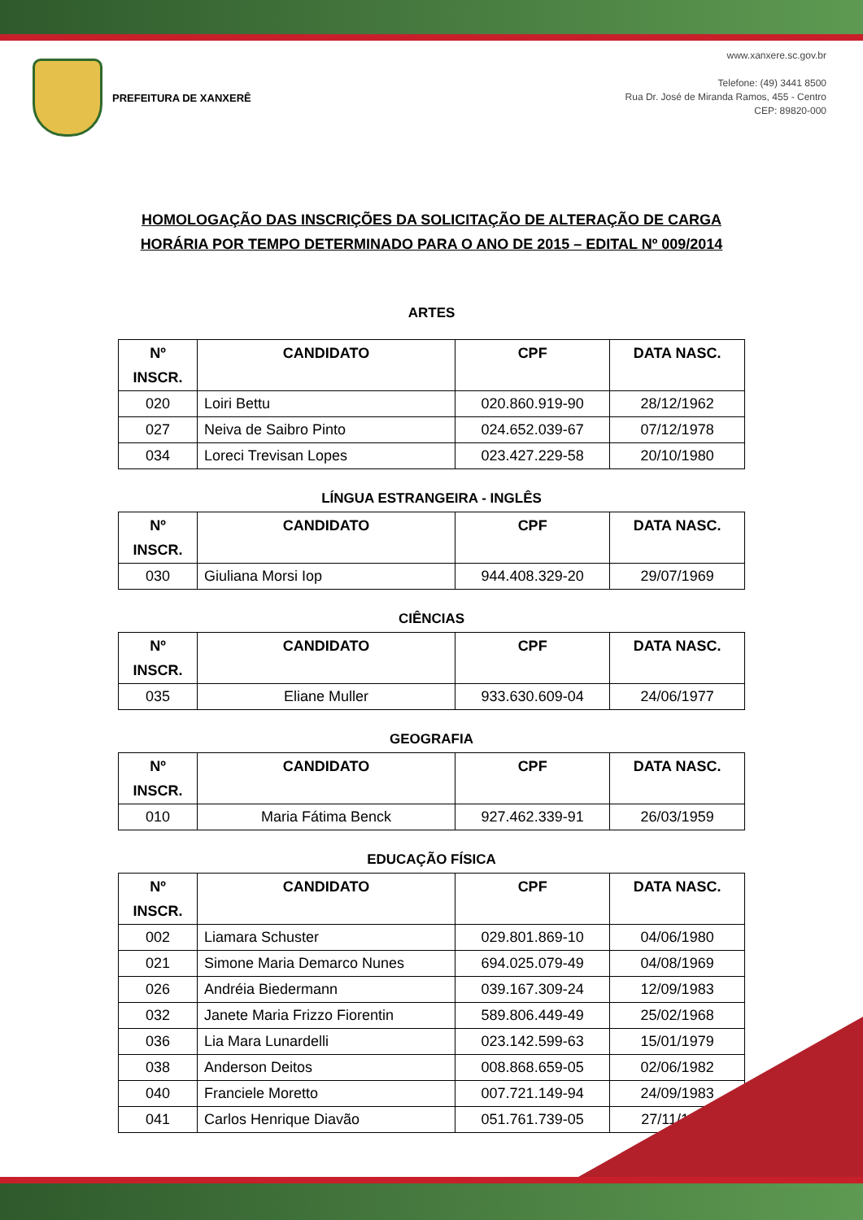PREFEITURA DE XANXERÊ
www.xanxere.sc.gov.br
Telefone: (49) 3441 8500
Rua Dr. José de Miranda Ramos, 455 - Centro
CEP: 89820-000
HOMOLOGAÇÃO DAS INSCRIÇÕES DA SOLICITAÇÃO DE ALTERAÇÃO DE CARGA
HORÁRIA POR TEMPO DETERMINADO PARA O ANO DE 2015 – EDITAL Nº 009/2014
ARTES
| Nº INSCR. | CANDIDATO | CPF | DATA NASC. |
| --- | --- | --- | --- |
| 020 | Loiri Bettu | 020.860.919-90 | 28/12/1962 |
| 027 | Neiva de Saibro Pinto | 024.652.039-67 | 07/12/1978 |
| 034 | Loreci Trevisan Lopes | 023.427.229-58 | 20/10/1980 |
LÍNGUA ESTRANGEIRA - INGLÊS
| Nº INSCR. | CANDIDATO | CPF | DATA NASC. |
| --- | --- | --- | --- |
| 030 | Giuliana Morsi Iop | 944.408.329-20 | 29/07/1969 |
CIÊNCIAS
| Nº INSCR. | CANDIDATO | CPF | DATA NASC. |
| --- | --- | --- | --- |
| 035 | Eliane Muller | 933.630.609-04 | 24/06/1977 |
GEOGRAFIA
| Nº INSCR. | CANDIDATO | CPF | DATA NASC. |
| --- | --- | --- | --- |
| 010 | Maria Fátima Benck | 927.462.339-91 | 26/03/1959 |
EDUCAÇÃO FÍSICA
| Nº INSCR. | CANDIDATO | CPF | DATA NASC. |
| --- | --- | --- | --- |
| 002 | Liamara Schuster | 029.801.869-10 | 04/06/1980 |
| 021 | Simone Maria Demarco Nunes | 694.025.079-49 | 04/08/1969 |
| 026 | Andréia Biedermann | 039.167.309-24 | 12/09/1983 |
| 032 | Janete Maria Frizzo Fiorentin | 589.806.449-49 | 25/02/1968 |
| 036 | Lia Mara Lunardelli | 023.142.599-63 | 15/01/1979 |
| 038 | Anderson Deitos | 008.868.659-05 | 02/06/1982 |
| 040 | Franciele Moretto | 007.721.149-94 | 24/09/1983 |
| 041 | Carlos Henrique Diavão | 051.761.739-05 | 27/11/1985 |